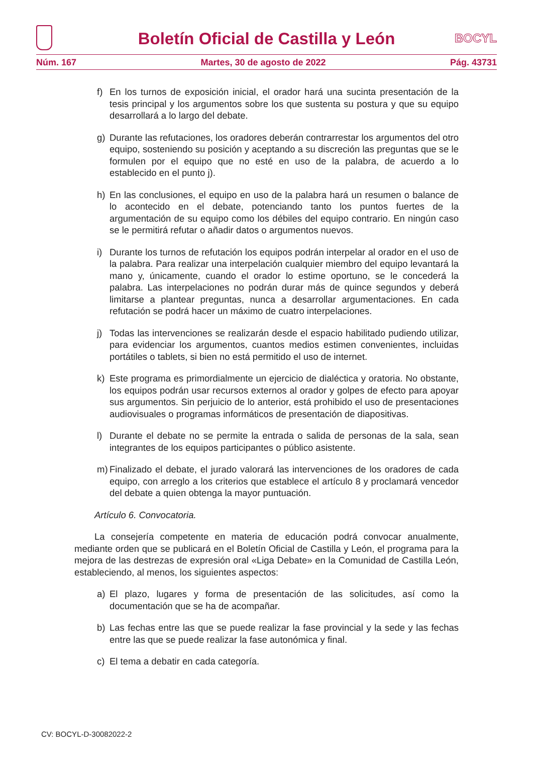Boletín Oficial de Castilla y León
BOCYL
Núm. 167 Martes, 30 de agosto de 2022 Pág. 43731
f) En los turnos de exposición inicial, el orador hará una sucinta presentación de la tesis principal y los argumentos sobre los que sustenta su postura y que su equipo desarrollará a lo largo del debate.
g) Durante las refutaciones, los oradores deberán contrarrestar los argumentos del otro equipo, sosteniendo su posición y aceptando a su discreción las preguntas que se le formulen por el equipo que no esté en uso de la palabra, de acuerdo a lo establecido en el punto j).
h) En las conclusiones, el equipo en uso de la palabra hará un resumen o balance de lo acontecido en el debate, potenciando tanto los puntos fuertes de la argumentación de su equipo como los débiles del equipo contrario. En ningún caso se le permitirá refutar o añadir datos o argumentos nuevos.
i) Durante los turnos de refutación los equipos podrán interpelar al orador en el uso de la palabra. Para realizar una interpelación cualquier miembro del equipo levantará la mano y, únicamente, cuando el orador lo estime oportuno, se le concederá la palabra. Las interpelaciones no podrán durar más de quince segundos y deberá limitarse a plantear preguntas, nunca a desarrollar argumentaciones. En cada refutación se podrá hacer un máximo de cuatro interpelaciones.
j) Todas las intervenciones se realizarán desde el espacio habilitado pudiendo utilizar, para evidenciar los argumentos, cuantos medios estimen convenientes, incluidas portátiles o tablets, si bien no está permitido el uso de internet.
k) Este programa es primordialmente un ejercicio de dialéctica y oratoria. No obstante, los equipos podrán usar recursos externos al orador y golpes de efecto para apoyar sus argumentos. Sin perjuicio de lo anterior, está prohibido el uso de presentaciones audiovisuales o programas informáticos de presentación de diapositivas.
l) Durante el debate no se permite la entrada o salida de personas de la sala, sean integrantes de los equipos participantes o público asistente.
m) Finalizado el debate, el jurado valorará las intervenciones de los oradores de cada equipo, con arreglo a los criterios que establece el artículo 8 y proclamará vencedor del debate a quien obtenga la mayor puntuación.
Artículo 6. Convocatoria.
La consejería competente en materia de educación podrá convocar anualmente, mediante orden que se publicará en el Boletín Oficial de Castilla y León, el programa para la mejora de las destrezas de expresión oral «Liga Debate» en la Comunidad de Castilla León, estableciendo, al menos, los siguientes aspectos:
a) El plazo, lugares y forma de presentación de las solicitudes, así como la documentación que se ha de acompañar.
b) Las fechas entre las que se puede realizar la fase provincial y la sede y las fechas entre las que se puede realizar la fase autonómica y final.
c) El tema a debatir en cada categoría.
CV: BOCYL-D-30082022-2